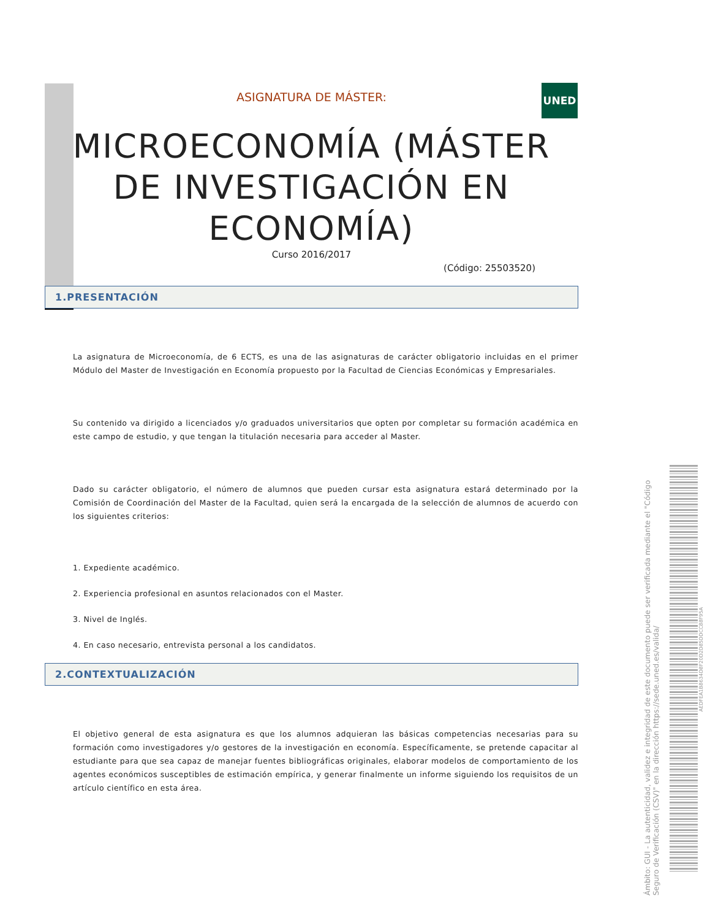UNED
ASIGNATURA DE MÁSTER:
MICROECONOMÍA (MÁSTER DE INVESTIGACIÓN EN ECONOMÍA)
Curso 2016/2017
(Código: 25503520)
1.PRESENTACIÓN
La asignatura de Microeconomía, de 6 ECTS, es una de las asignaturas de carácter obligatorio incluidas en el primer Módulo del Master de Investigación en Economía propuesto por la Facultad de Ciencias Económicas y Empresariales.
Su contenido va dirigido a licenciados y/o graduados universitarios que opten por completar su formación académica en este campo de estudio, y que tengan la titulación necesaria para acceder al Master.
Dado su carácter obligatorio, el número de alumnos que pueden cursar esta asignatura estará determinado por la Comisión de Coordinación del Master de la Facultad, quien será la encargada de la selección de alumnos de acuerdo con los siguientes criterios:
1. Expediente académico.
2. Experiencia profesional en asuntos relacionados con el Master.
3. Nivel de Inglés.
4. En caso necesario, entrevista personal a los candidatos.
2.CONTEXTUALIZACIÓN
El objetivo general de esta asignatura es que los alumnos adquieran las básicas competencias necesarias para su formación como investigadores y/o gestores de la investigación en economía. Específicamente, se pretende capacitar al estudiante para que sea capaz de manejar fuentes bibliográficas originales, elaborar modelos de comportamiento de los agentes económicos susceptibles de estimación empírica, y generar finalmente un informe siguiendo los requisitos de un artículo científico en esta área.
Ámbito: GUI - La autenticidad, validez e integridad de este documento puede ser verificada mediante el "Código Seguro de Verificación (CSV)" en la dirección https://sede.uned.es/valida/
AEDFEA1B8634D8F20D2D85DDCC88F95A